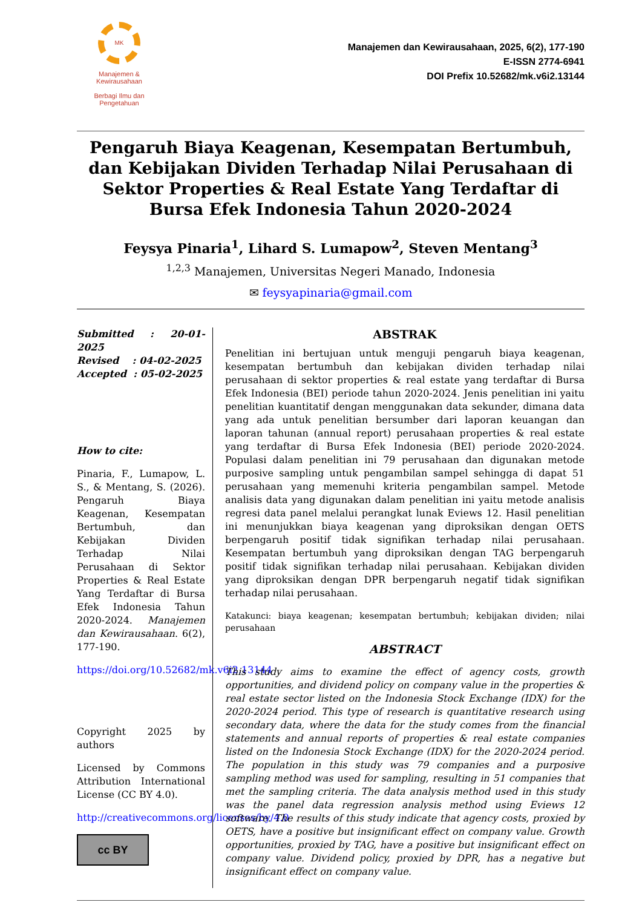MK
Manajemen & Kewirausahaan
Berbagi Ilmu dan Pengetahuan
Manajemen dan Kewirausahaan, 2025, 6(2), 177-190
E-ISSN 2774-6941
DOI Prefix 10.52682/mk.v6i2.13144
Pengaruh Biaya Keagenan, Kesempatan Bertumbuh, dan Kebijakan Dividen Terhadap Nilai Perusahaan di Sektor Properties & Real Estate Yang Terdaftar di Bursa Efek Indonesia Tahun 2020-2024
Feysya Pinaria<sup>1</sup>, Lihard S. Lumapow<sup>2</sup>, Steven Mentang<sup>3</sup>
<sup>1,2,3</sup> Manajemen, Universitas Negeri Manado, Indonesia
✉ feysyapinaria@gmail.com
Submitted : 20-01-2025
Revised : 04-02-2025
Accepted : 05-02-2025
How to cite:
Pinaria, F., Lumapow, L. S., & Mentang, S. (2026). Pengaruh Biaya Keagenan, Kesempatan Bertumbuh, dan Kebijakan Dividen Terhadap Nilai Perusahaan di Sektor Properties & Real Estate Yang Terdaftar di Bursa Efek Indonesia Tahun 2020-2024. Manajemen dan Kewirausahaan. 6(2), 177-190.
https://doi.org/10.52682/mk.v6i2.13144
Copyright 2025 by authors
Licensed by Commons Attribution International License (CC BY 4.0).
http://creativecommons.org/licenses/by/4.0
cc BY
ABSTRAK
Penelitian ini bertujuan untuk menguji pengaruh biaya keagenan, kesempatan bertumbuh dan kebijakan dividen terhadap nilai perusahaan di sektor properties & real estate yang terdaftar di Bursa Efek Indonesia (BEI) periode tahun 2020-2024. Jenis penelitian ini yaitu penelitian kuantitatif dengan menggunakan data sekunder, dimana data yang ada untuk penelitian bersumber dari laporan keuangan dan laporan tahunan (annual report) perusahaan properties & real estate yang terdaftar di Bursa Efek Indonesia (BEI) periode 2020-2024. Populasi dalam penelitian ini 79 perusahaan dan digunakan metode purposive sampling untuk pengambilan sampel sehingga di dapat 51 perusahaan yang memenuhi kriteria pengambilan sampel. Metode analisis data yang digunakan dalam penelitian ini yaitu metode analisis regresi data panel melalui perangkat lunak Eviews 12. Hasil penelitian ini menunjukkan biaya keagenan yang diproksikan dengan OETS berpengaruh positif tidak signifikan terhadap nilai perusahaan. Kesempatan bertumbuh yang diproksikan dengan TAG berpengaruh positif tidak signifikan terhadap nilai perusahaan. Kebijakan dividen yang diproksikan dengan DPR berpengaruh negatif tidak signifikan terhadap nilai perusahaan.
Katakunci: biaya keagenan; kesempatan bertumbuh; kebijakan dividen; nilai perusahaan
ABSTRACT
This study aims to examine the effect of agency costs, growth opportunities, and dividend policy on company value in the properties & real estate sector listed on the Indonesia Stock Exchange (IDX) for the 2020-2024 period. This type of research is quantitative research using secondary data, where the data for the study comes from the financial statements and annual reports of properties & real estate companies listed on the Indonesia Stock Exchange (IDX) for the 2020-2024 period. The population in this study was 79 companies and a purposive sampling method was used for sampling, resulting in 51 companies that met the sampling criteria. The data analysis method used in this study was the panel data regression analysis method using Eviews 12 software. The results of this study indicate that agency costs, proxied by OETS, have a positive but insignificant effect on company value. Growth opportunities, proxied by TAG, have a positive but insignificant effect on company value. Dividend policy, proxied by DPR, has a negative but insignificant effect on company value.